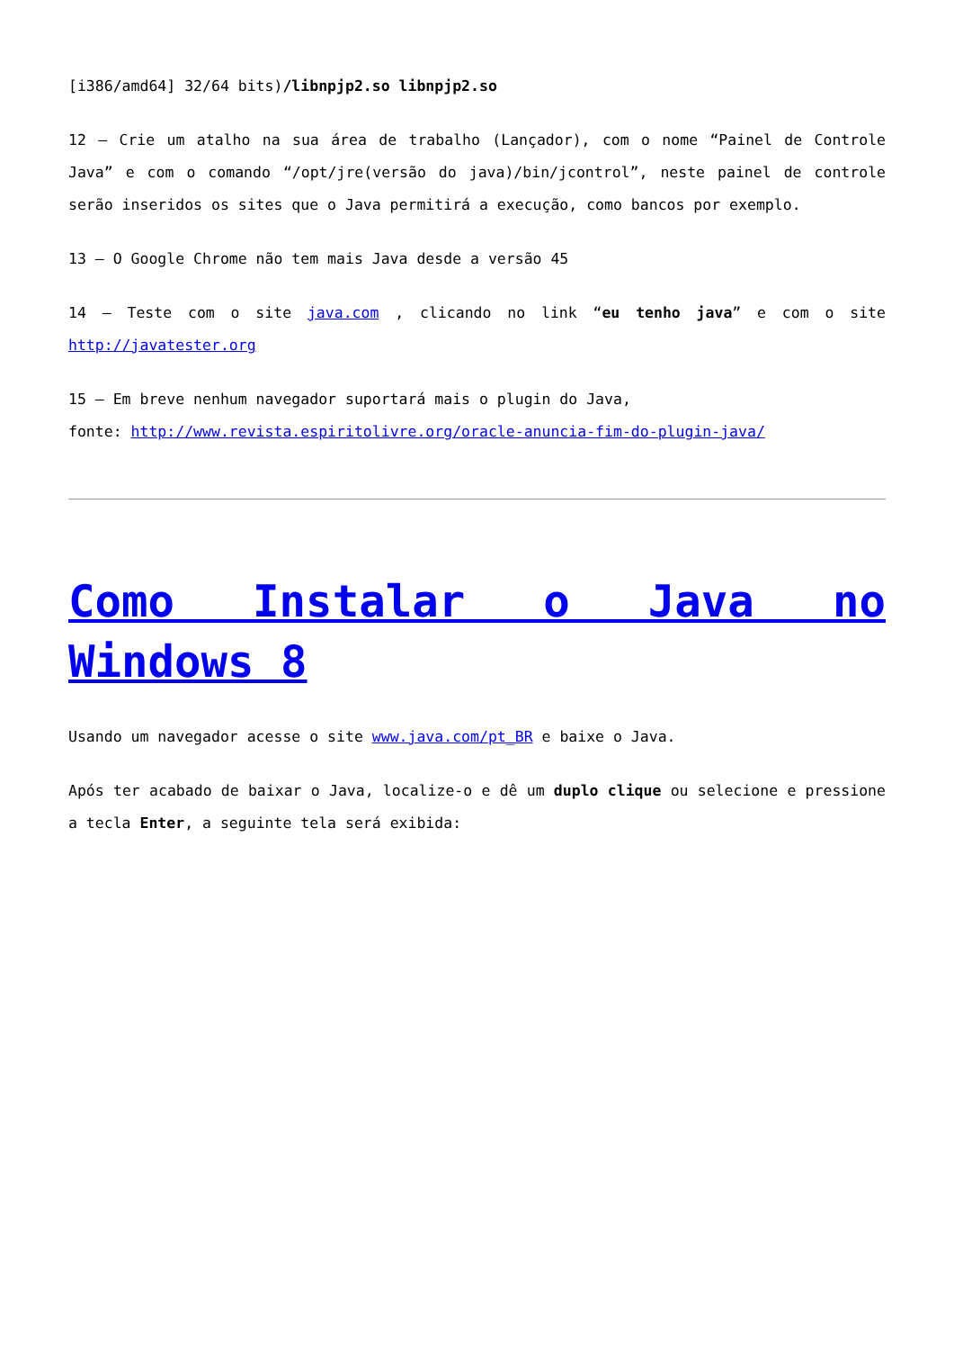[i386/amd64] 32/64 bits)/libnpjp2.so libnpjp2.so
12 – Crie um atalho na sua área de trabalho (Lançador), com o nome “Painel de Controle Java” e com o comando “/opt/jre(versão do java)/bin/jcontrol”, neste painel de controle serão inseridos os sites que o Java permitirá a execução, como bancos por exemplo.
13 – O Google Chrome não tem mais Java desde a versão 45
14 – Teste com o site java.com , clicando no link “eu tenho java” e com o site http://javatester.org
15 – Em breve nenhum navegador suportará mais o plugin do Java,
fonte: http://www.revista.espiritolivre.org/oracle-anuncia-fim-do-plugin-java/
Como Instalar o Java no Windows 8
Usando um navegador acesse o site www.java.com/pt_BR e baixe o Java.
Após ter acabado de baixar o Java, localize-o e dê um duplo clique ou selecione e pressione a tecla Enter, a seguinte tela será exibida: